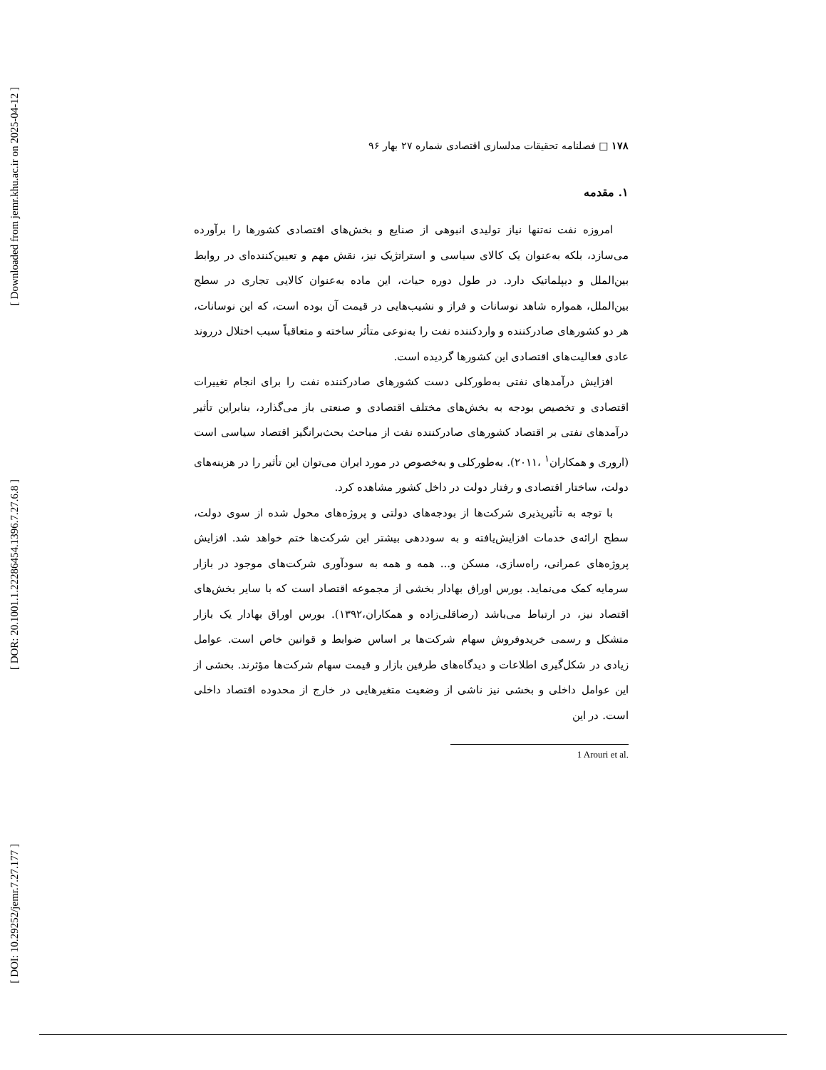[ Downloaded from jemr.khu.ac.ir on 2025-04-12 ]
[ DOR: 20.1001.1.22286454.1396.7.27.6.8 ]
[ DOI: 10.29252/jemr.7.27.177 ]
۱۷۸ □ فصلنامه تحقیقات مدلسازی اقتصادی شماره ۲۷ بهار ۹۶
۱. مقدمه
امروزه نفت نه‌تنها نیاز تولیدی انبوهی از صنایع و بخش‌های اقتصادی کشورها را برآورده می‌سازد، بلکه به‌عنوان یک کالای سیاسی و استراتژیک نیز، نقش مهم و تعیین‌کننده‌ای در روابط بین‌الملل و دیپلماتیک دارد. در طول دوره حیات، این ماده به‌عنوان کالایی تجاری در سطح بین‌الملل، همواره شاهد نوسانات و فراز و نشیب‌هایی در قیمت آن بوده است، که این نوسانات، هر دو کشورهای صادرکننده و واردکننده نفت را به‌نوعی متأثر ساخته و متعاقباً سبب اختلال درروند عادی فعالیت‌های اقتصادی این کشورها گردیده است.
افزایش درآمدهای نفتی به‌طورکلی دست کشورهای صادرکننده نفت را برای انجام تغییرات اقتصادی و تخصیص بودجه به بخش‌های مختلف اقتصادی و صنعتی باز می‌گذارد، بنابراین تأثیر درآمدهای نفتی بر اقتصاد کشورهای صادرکننده نفت از مباحث بحث‌برانگیز اقتصاد سیاسی است (اروری و همکاران<sup>۱</sup> ،۲۰۱۱). به‌طورکلی و به‌خصوص در مورد ایران می‌توان این تأثیر را در هزینه‌های دولت، ساختار اقتصادی و رفتار دولت در داخل کشور مشاهده کرد.
با توجه به تأثیرپذیری شرکت‌ها از بودجه‌های دولتی و پروژه‌های محول شده از سوی دولت، سطح ارائه‌ی خدمات افزایش‌یافته و به سوددهی بیشتر این شرکت‌ها ختم خواهد شد. افزایش پروژه‌های عمرانی، راه‌سازی، مسکن و... همه و همه به سودآوری شرکت‌های موجود در بازار سرمایه کمک می‌نماید. بورس اوراق بهادار بخشی از مجموعه اقتصاد است که با سایر بخش‌های اقتصاد نیز، در ارتباط می‌باشد (رضاقلی‌زاده و همکاران،۱۳۹۲). بورس اوراق بهادار یک بازار متشکل و رسمی خریدوفروش سهام شرکت‌ها بر اساس ضوابط و قوانین خاص است. عوامل زیادی در شکل‌گیری اطلاعات و دیدگاه‌های طرفین بازار و قیمت سهام شرکت‌ها مؤثرند. بخشی از این عوامل داخلی و بخشی نیز ناشی از وضعیت متغیرهایی در خارج از محدوده اقتصاد داخلی است. در این
1 Arouri et al.